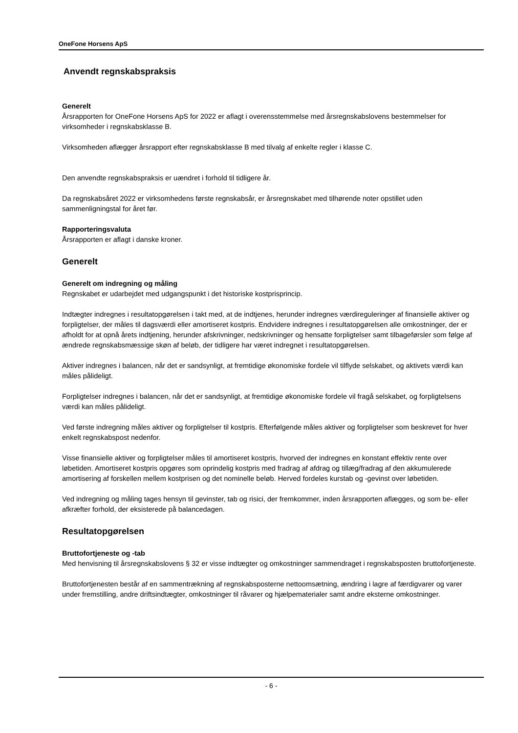OneFone Horsens ApS
Anvendt regnskabspraksis
Generelt
Årsrapporten for OneFone Horsens ApS for 2022 er aflagt i overensstemmelse med årsregnskabslovens bestemmelser for virksomheder i regnskabsklasse B.
Virksomheden aflægger årsrapport efter regnskabsklasse B med tilvalg af enkelte regler i klasse C.
Den anvendte regnskabspraksis er uændret i forhold til tidligere år.
Da regnskabsåret 2022 er virksomhedens første regnskabsår, er årsregnskabet med tilhørende noter opstillet uden sammenligningstal for året før.
Rapporteringsvaluta
Årsrapporten er aflagt i danske kroner.
Generelt
Generelt om indregning og måling
Regnskabet er udarbejdet med udgangspunkt i det historiske kostprisprincip.
Indtægter indregnes i resultatopgørelsen i takt med, at de indtjenes, herunder indregnes værdireguleringer af finansielle aktiver og forpligtelser, der måles til dagsværdi eller amortiseret kostpris. Endvidere indregnes i resultatopgørelsen alle omkostninger, der er afholdt for at opnå årets indtjening, herunder afskrivninger, nedskrivninger og hensatte forpligtelser samt tilbageførsler som følge af ændrede regnskabsmæssige skøn af beløb, der tidligere har været indregnet i resultatopgørelsen.
Aktiver indregnes i balancen, når det er sandsynligt, at fremtidige økonomiske fordele vil tilflyde selskabet, og aktivets værdi kan måles pålideligt.
Forpligtelser indregnes i balancen, når det er sandsynligt, at fremtidige økonomiske fordele vil fragå selskabet, og forpligtelsens værdi kan måles pålideligt.
Ved første indregning måles aktiver og forpligtelser til kostpris. Efterfølgende måles aktiver og forpligtelser som beskrevet for hver enkelt regnskabspost nedenfor.
Visse finansielle aktiver og forpligtelser måles til amortiseret kostpris, hvorved der indregnes en konstant effektiv rente over løbetiden. Amortiseret kostpris opgøres som oprindelig kostpris med fradrag af afdrag og tillæg/fradrag af den akkumulerede amortisering af forskellen mellem kostprisen og det nominelle beløb. Herved fordeles kurstab og -gevinst over løbetiden.
Ved indregning og måling tages hensyn til gevinster, tab og risici, der fremkommer, inden årsrapporten aflægges, og som be- eller afkræfter forhold, der eksisterede på balancedagen.
Resultatopgørelsen
Bruttofortjeneste og -tab
Med henvisning til årsregnskabslovens § 32 er visse indtægter og omkostninger sammendraget i regnskabsposten bruttofortjeneste.
Bruttofortjenesten består af en sammentrækning af regnskabsposterne nettoomsætning, ændring i lagre af færdigvarer og varer under fremstilling, andre driftsindtægter, omkostninger til råvarer og hjælpematerialer samt andre eksterne omkostninger.
- 6 -